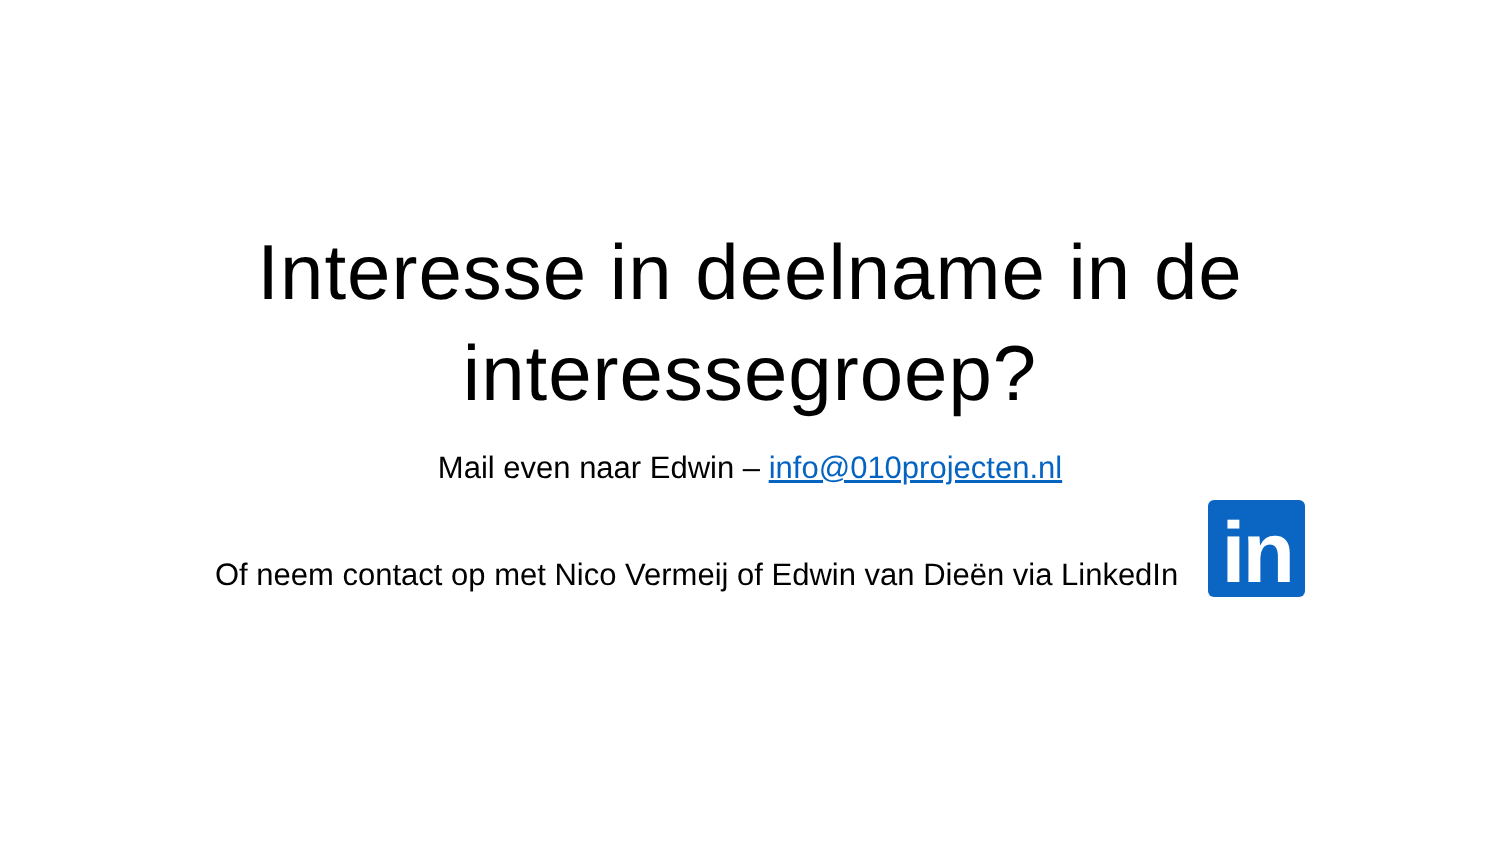Interesse in deelname in de
interessegroep?
Mail even naar Edwin – info@010projecten.nl
Of neem contact op met Nico Vermeij of Edwin van Dieën via LinkedIn
in